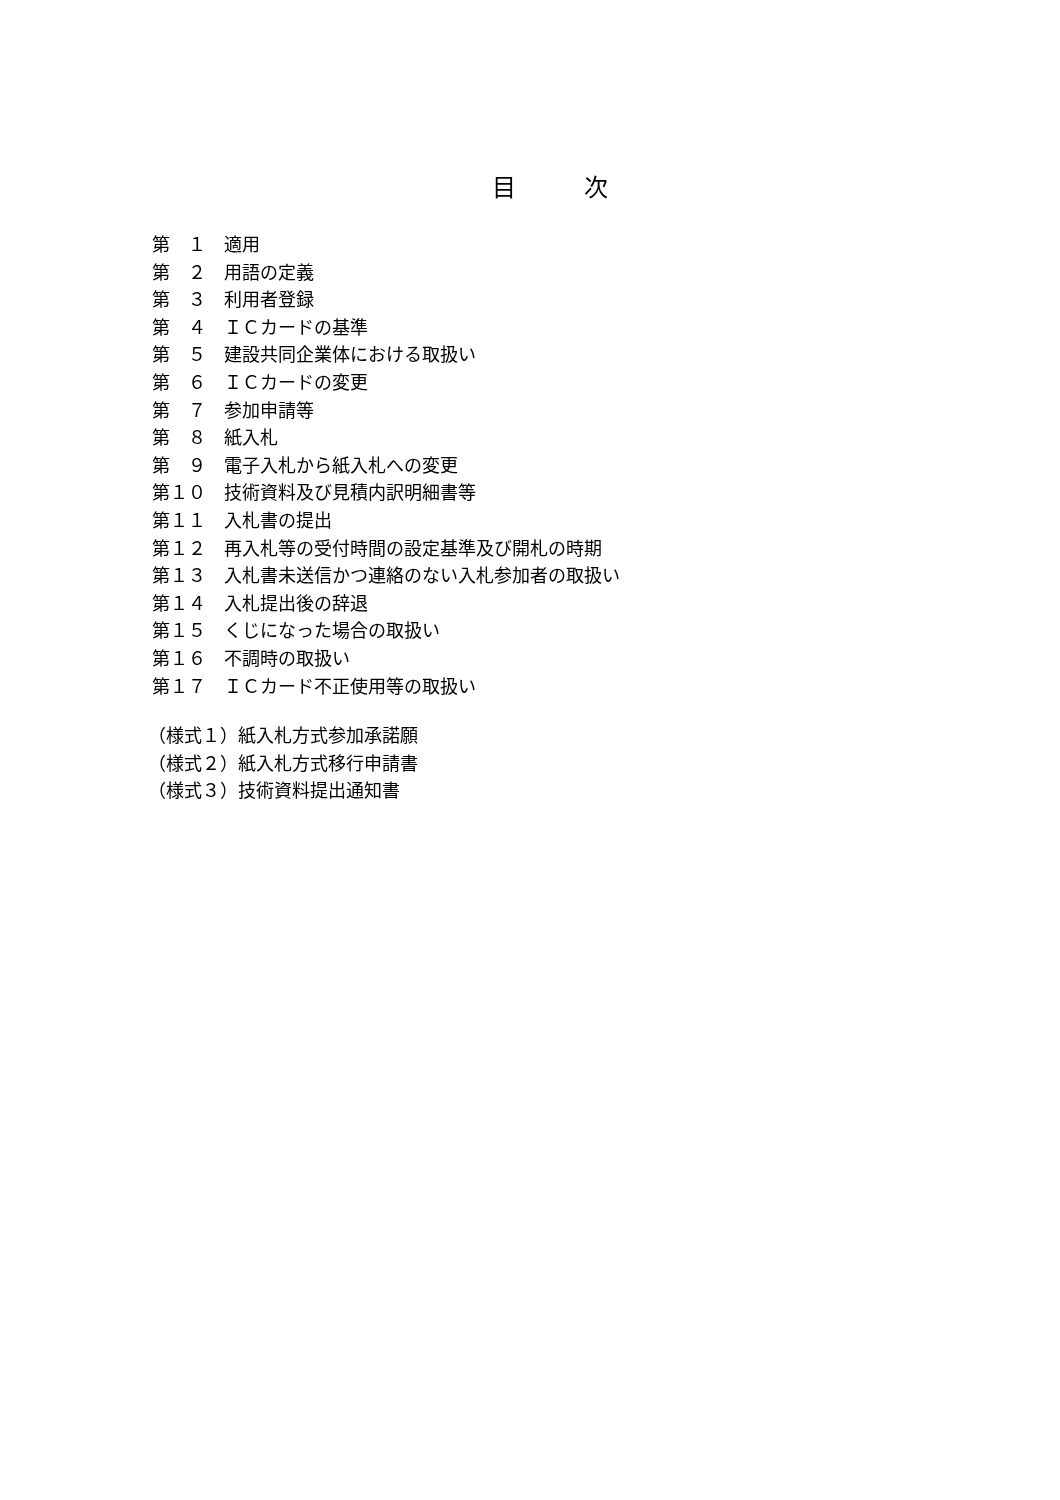目 次
第　１　適用
第　２　用語の定義
第　３　利用者登録
第　４　ＩＣカードの基準
第　５　建設共同企業体における取扱い
第　６　ＩＣカードの変更
第　７　参加申請等
第　８　紙入札
第　９　電子入札から紙入札への変更
第１０　技術資料及び見積内訳明細書等
第１１　入札書の提出
第１２　再入札等の受付時間の設定基準及び開札の時期
第１３　入札書未送信かつ連絡のない入札参加者の取扱い
第１４　入札提出後の辞退
第１５　くじになった場合の取扱い
第１６　不調時の取扱い
第１７　ＩＣカード不正使用等の取扱い
（様式１）紙入札方式参加承諾願
（様式２）紙入札方式移行申請書
（様式３）技術資料提出通知書